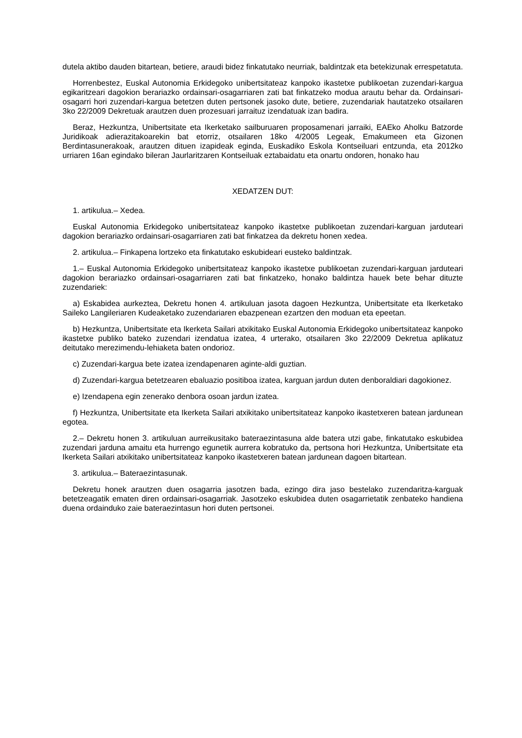dutela aktibo dauden bitartean, betiere, araudi bidez finkatutako neurriak, baldintzak eta betekizunak errespetatuta.
Horrenbestez, Euskal Autonomia Erkidegoko unibertsitateaz kanpoko ikastetxe publikoetan zuzendari-kargua egikaritzeari dagokion berariazko ordainsari-osagarriaren zati bat finkatzeko modua arautu behar da. Ordainsari-osagarri hori zuzendari-kargua betetzen duten pertsonek jasoko dute, betiere, zuzendariak hautatzeko otsailaren 3ko 22/2009 Dekretuak arautzen duen prozesuari jarraituz izendatuak izan badira.
Beraz, Hezkuntza, Unibertsitate eta Ikerketako sailburuaren proposamenari jarraiki, EAEko Aholku Batzorde Juridikoak adierazitakoarekin bat etorriz, otsailaren 18ko 4/2005 Legeak, Emakumeen eta Gizonen Berdintasunerakoak, arautzen dituen izapideak eginda, Euskadiko Eskola Kontseiluari entzunda, eta 2012ko urriaren 16an egindako bileran Jaurlaritzaren Kontseiluak eztabaidatu eta onartu ondoren, honako hau
XEDATZEN DUT:
1. artikulua.– Xedea.
Euskal Autonomia Erkidegoko unibertsitateaz kanpoko ikastetxe publikoetan zuzendari-karguan jarduteari dagokion berariazko ordainsari-osagarriaren zati bat finkatzea da dekretu honen xedea.
2. artikulua.– Finkapena lortzeko eta finkatutako eskubideari eusteko baldintzak.
1.– Euskal Autonomia Erkidegoko unibertsitateaz kanpoko ikastetxe publikoetan zuzendari-karguan jarduteari dagokion berariazko ordainsari-osagarriaren zati bat finkatzeko, honako baldintza hauek bete behar dituzte zuzendariek:
a) Eskabidea aurkeztea, Dekretu honen 4. artikuluan jasota dagoen Hezkuntza, Unibertsitate eta Ikerketako Saileko Langileriaren Kudeaketako zuzendariaren ebazpenean ezartzen den moduan eta epeetan.
b) Hezkuntza, Unibertsitate eta Ikerketa Sailari atxikitako Euskal Autonomia Erkidegoko unibertsitateaz kanpoko ikastetxe publiko bateko zuzendari izendatua izatea, 4 urterako, otsailaren 3ko 22/2009 Dekretua aplikatuz deitutako merezimendu-lehiaketa baten ondorioz.
c) Zuzendari-kargua bete izatea izendapenaren aginte-aldi guztian.
d) Zuzendari-kargua betetzearen ebaluazio positiboa izatea, karguan jardun duten denboraldiari dagokionez.
e) Izendapena egin zenerako denbora osoan jardun izatea.
f) Hezkuntza, Unibertsitate eta Ikerketa Sailari atxikitako unibertsitateaz kanpoko ikastetxeren batean jardunean egotea.
2.– Dekretu honen 3. artikuluan aurreikusitako bateraezintasuna alde batera utzi gabe, finkatutako eskubidea zuzendari jarduna amaitu eta hurrengo egunetik aurrera kobratuko da, pertsona hori Hezkuntza, Unibertsitate eta Ikerketa Sailari atxikitako unibertsitateaz kanpoko ikastetxeren batean jardunean dagoen bitartean.
3. artikulua.– Bateraezintasunak.
Dekretu honek arautzen duen osagarria jasotzen bada, ezingo dira jaso bestelako zuzendaritza-karguak betetzeagatik ematen diren ordainsari-osagarriak. Jasotzeko eskubidea duten osagarrietatik zenbateko handiena duena ordainduko zaie bateraezintasun hori duten pertsonei.